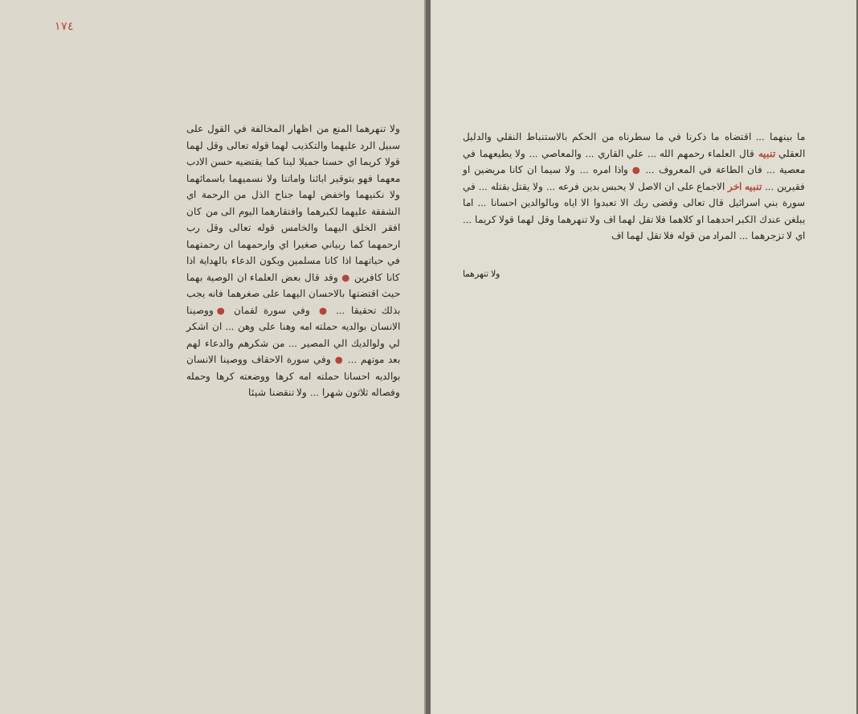١٧٤
ولا تنهرهما المنع من اظهار المخالفة في القول على سبيل الرد عليهما والتكذيب لهما قوله تعالى وقل لهما قولا كريما اي حسنا جميلا لينا كما يقتضيه حسن الادب معهما فهو بتوقير ابائنا واماتنا ولا نسميهما باسمائهما ولا نكنيهما واخفض لهما جناح الذل من الرحمة اي الشفقة عليهما لكبرهما وافتقارهما اليوم الى من كان افقر الخلق اليهما والخامس قوله تعالى وقل رب ارحمهما كما ربياني صغيرا اي وارحمهما ان رحمتهما في حياتهما اذا كانا مسلمين ويكون الدعاء بالهداية اذا كانا كافرين ● وقد قال بعض العلماء ان الوصية بهما حيث اقتضتها بالاحسان اليهما على صغرهما فانه يجب بذلك تحقيقا ... ● وفي سورة لقمان ● ووصينا الانسان بوالديه حملته امه وهنا على وهن ... ان اشكر لي ولوالديك الي المصير ... من شكرهم والدعاء لهم بعد موتهم ... ● وفي سورة الاحقاف ووصينا الانسان بوالديه احسانا حملته امه كرها ووضعته كرها وحمله وفصاله ثلاثون شهرا ... ولا تنقضنا شيئا
ما بينهما ... اقتضاه ما ذكرنا في ما سطرناه من الحكم بالاستنباط النقلي والدليل العقلي تنبيه قال العلماء رحمهم الله ... علي القاري ... والمعاصي ... ولا يطيعهما في معصية ... فان الطاعة في المعروف ... ● واذا امره ... ولا سيما ان كانا مريضين او فقيرين ... تنبيه اخر الاجماع على ان الاصل لا يحبس بدين فرعه ... ولا يقتل بقتله ... في سورة بني اسرائيل قال تعالى وقضى ربك الا تعبدوا الا اياه وبالوالدين احسانا ... اما يبلغن عندك الكبر احدهما او كلاهما فلا تقل لهما اف ولا تنهرهما وقل لهما قولا كريما ... اي لا تزجرهما ... المراد من قوله فلا تقل لهما اف
ولا تنهرهما